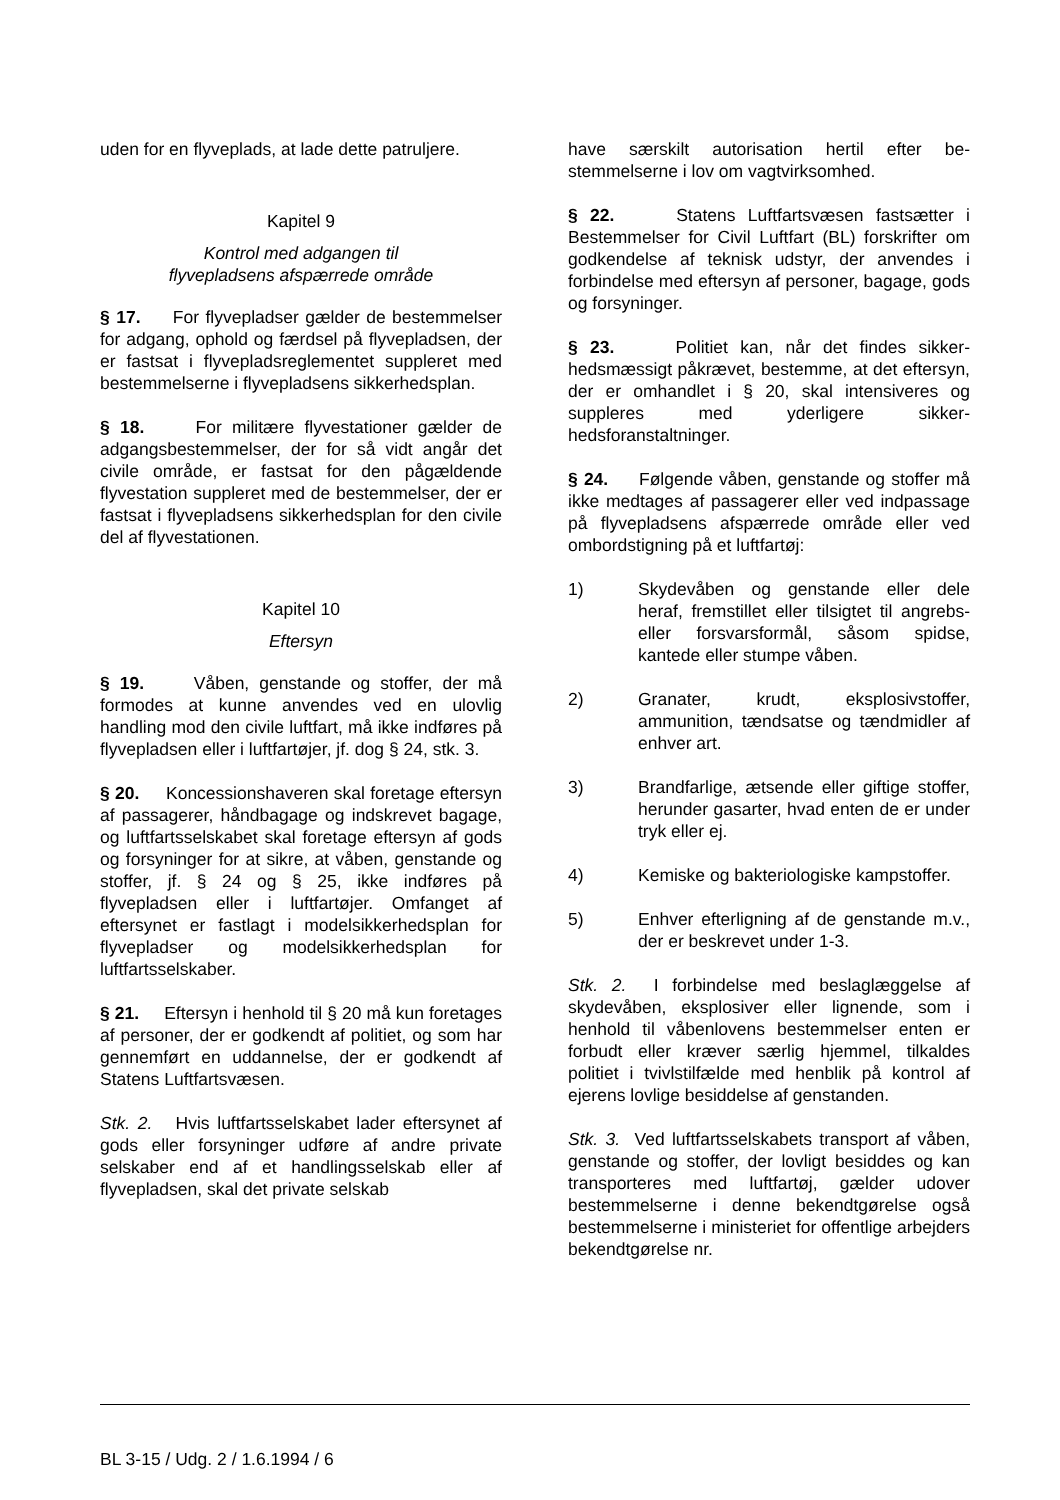uden for en flyveplads, at lade dette patrulje­re.
Kapitel 9
Kontrol med adgangen til
flyvepladsens afspærrede område
§ 17. For flyvepladser gælder de bestem­melser for adgang, ophold og færdsel på fly­vepladsen, der er fastsat i flyvepladsregle­mentet suppleret med bestemmelserne i fly­vepladsens sikkerhedsplan.
§ 18. For militære flyvestationer gælder de adgangsbestemmelser, der for så vidt angår det civile område, er fastsat for den pågæl­dende flyvestation suppleret med de be­stemmelser, der er fastsat i flyvepladsens sikkerhedsplan for den civile del af flyvestati­onen.
Kapitel 10
Eftersyn
§ 19. Våben, genstande og stoffer, der må formodes at kunne anvendes ved en ulovlig handling mod den civile luftfart, må ikke ind­føres på flyvepladsen eller i luftfartøjer, jf. dog § 24, stk. 3.
§ 20. Koncessionshaveren skal foretage eftersyn af passagerer, håndbagage og ind­skrevet bagage, og luftfartsselskabet skal foretage eftersyn af gods og forsyninger for at sikre, at våben, genstande og stoffer, jf. § 24 og § 25, ikke indføres på flyvepladsen eller i luftfartøjer. Omfanget af eftersynet er fastlagt i modelsikkerhedsplan for flyvepladser og modelsikkerhedsplan for luftfartsselskaber.
§ 21. Eftersyn i henhold til § 20 må kun foretages af personer, der er godkendt af politiet, og som har gennemført en uddannel­se, der er godkendt af Statens Luftfartsvæ­sen.
Stk. 2. Hvis luftfartsselskabet lader eftersy­net af gods eller forsyninger udføre af andre private selskaber end af et handlingsselskab eller af flyvepladsen, skal det private selskab
have særskilt autorisation hertil efter be­stemmelserne i lov om vagtvirksomhed.
§ 22. Statens Luftfartsvæsen fastsætter i Bestemmelser for Civil Luftfart (BL) forskrifter om godkendelse af teknisk udstyr, der an­vendes i forbindelse med eftersyn af perso­ner, bagage, gods og forsyninger.
§ 23. Politiet kan, når det findes sikker­hedsmæssigt påkrævet, bestemme, at det eftersyn, der er omhandlet i § 20, skal inten­siveres og suppleres med yderligere sikker­hedsforanstaltninger.
§ 24. Følgende våben, genstande og stoffer må ikke medtages af passagerer eller ved indpassage på flyvepladsens afspærrede område eller ved ombordstigning på et luft­fartøj:
1) Skydevåben og genstande eller dele heraf, fremstillet eller tilsigtet til an­grebs- eller forsvarsformål, såsom spidse, kantede eller stumpe våben.
2) Granater, krudt, eksplosivstoffer, ammunition, tændsatse og tænd­midler af enhver art.
3) Brandfarlige, ætsende eller giftige stoffer, herunder gasarter, hvad en­ten de er under tryk eller ej.
4) Kemiske og bakteriologiske kamp­stoffer.
5) Enhver efterligning af de genstande m.v., der er beskrevet under 1-3.
Stk. 2. I forbindelse med beslaglæggelse af skydevåben, eksplosiver eller lignende, som i henhold til våbenlovens bestemmelser enten er forbudt eller kræver særlig hjemmel, tilkal­des politiet i tvivlstilfælde med henblik på kontrol af ejerens lovlige besiddelse af gen­standen.
Stk. 3. Ved luftfartsselskabets transport af våben, genstande og stoffer, der lovligt be­siddes og kan transporteres med luftfartøj, gælder udover bestemmelserne i denne be­kendtgørelse også bestemmelserne i ministe­riet for offentlige arbejders bekendtgørelse nr.
BL 3-15 / Udg. 2 / 1.6.1994 / 6